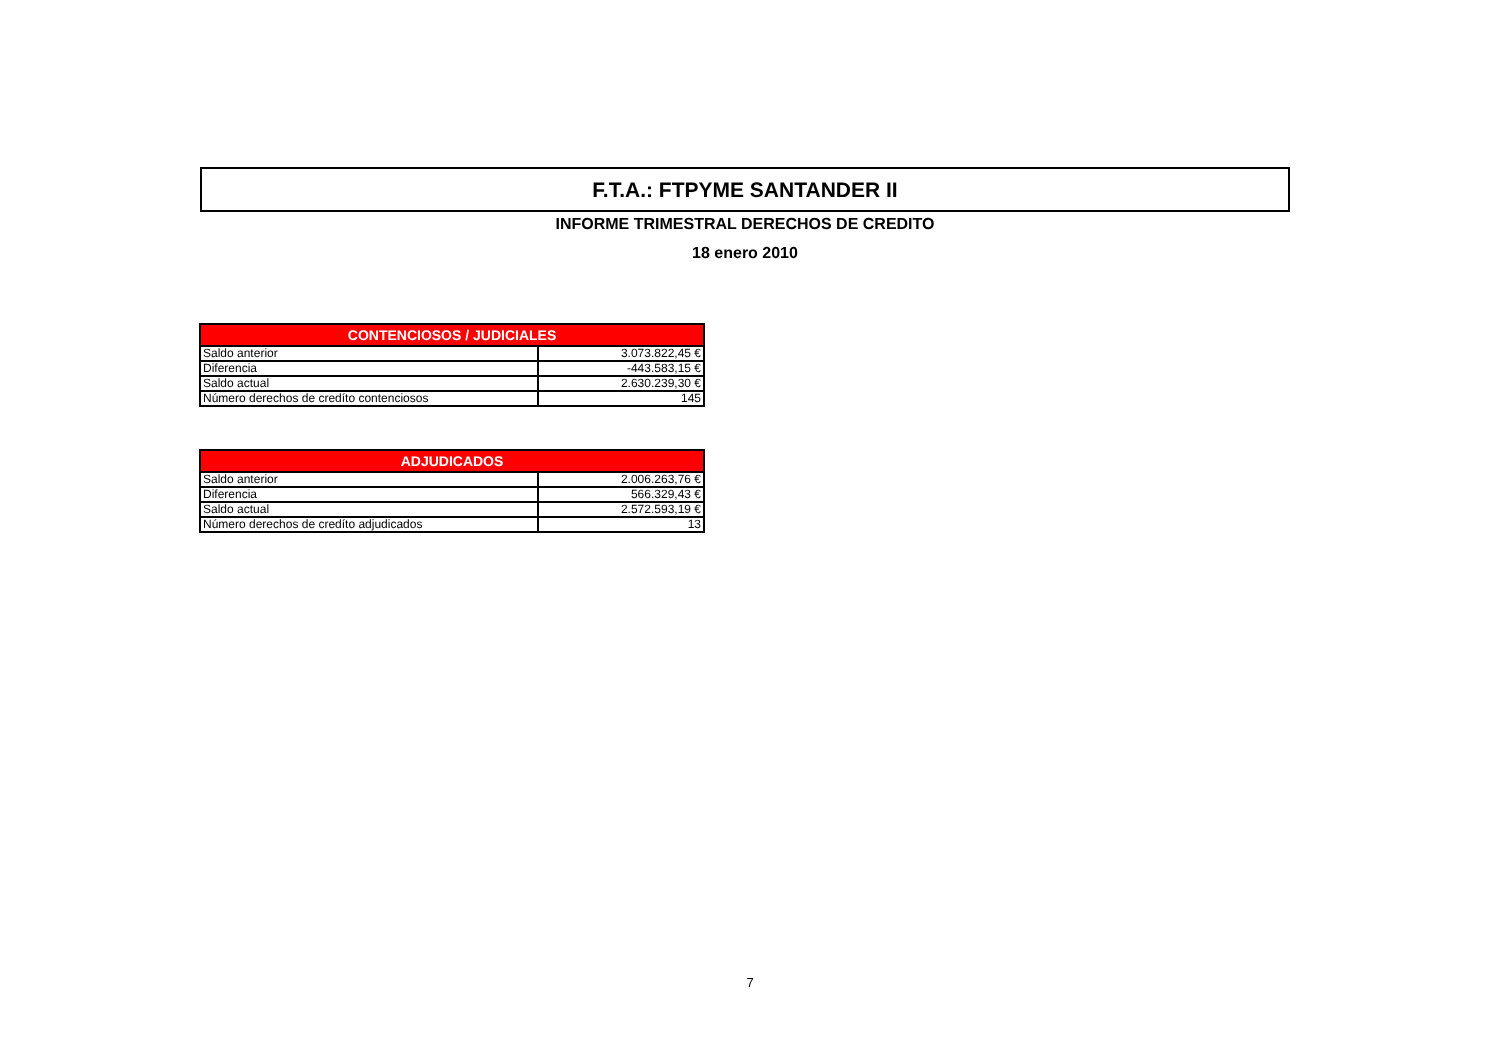F.T.A.: FTPYME SANTANDER II
INFORME TRIMESTRAL DERECHOS DE CREDITO
18 enero 2010
| CONTENCIOSOS / JUDICIALES | |
| --- | --- |
| Saldo anterior | 3.073.822,45 € |
| Diferencia | -443.583,15 € |
| Saldo actual | 2.630.239,30 € |
| Número derechos de credíto contenciosos | 145 |
| ADJUDICADOS | |
| --- | --- |
| Saldo anterior | 2.006.263,76 € |
| Diferencia | 566.329,43 € |
| Saldo actual | 2.572.593,19 € |
| Número derechos de credíto adjudicados | 13 |
7